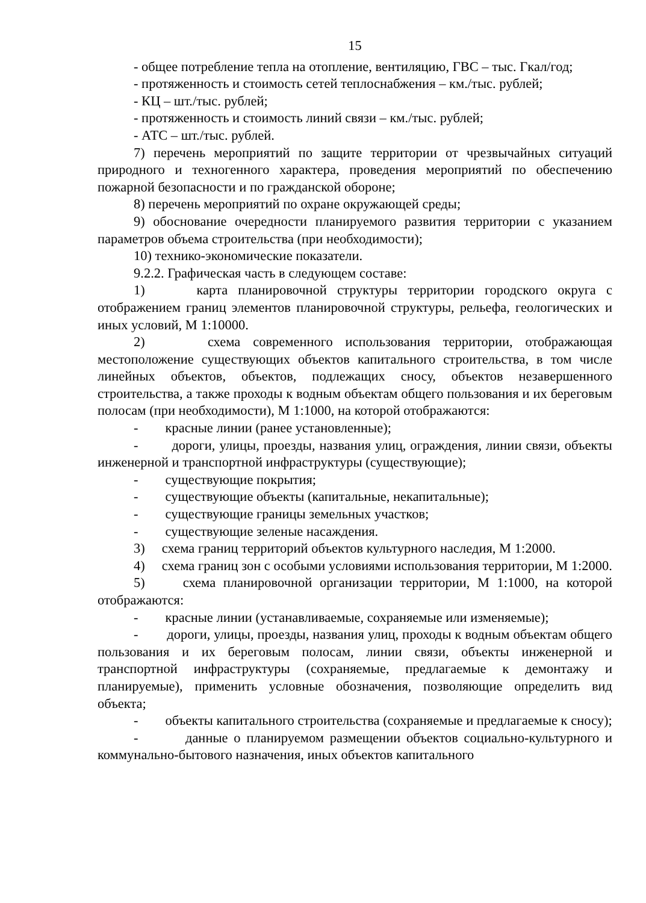15
- общее потребление тепла на отопление, вентиляцию, ГВС – тыс. Гкал/год;
- протяженность и стоимость сетей теплоснабжения – км./тыс. рублей;
- КЦ – шт./тыс. рублей;
- протяженность и стоимость линий связи – км./тыс. рублей;
- АТС – шт./тыс. рублей.
7) перечень мероприятий по защите территории от чрезвычайных ситуаций природного и техногенного характера, проведения мероприятий по обеспечению пожарной безопасности и по гражданской обороне;
8) перечень мероприятий по охране окружающей среды;
9) обоснование очередности планируемого развития территории с указанием параметров объема строительства (при необходимости);
10) технико-экономические показатели.
9.2.2. Графическая часть в следующем составе:
1) карта планировочной структуры территории городского округа с отображением границ элементов планировочной структуры, рельефа, геологических и иных условий, М 1:10000.
2) схема современного использования территории, отображающая местоположение существующих объектов капитального строительства, в том числе линейных объектов, объектов, подлежащих сносу, объектов незавершенного строительства, а также проходы к водным объектам общего пользования и их береговым полосам (при необходимости), М 1:1000, на которой отображаются:
- красные линии (ранее установленные);
- дороги, улицы, проезды, названия улиц, ограждения, линии связи, объекты инженерной и транспортной инфраструктуры (существующие);
- существующие покрытия;
- существующие объекты (капитальные, некапитальные);
- существующие границы земельных участков;
- существующие зеленые насаждения.
3) схема границ территорий объектов культурного наследия, М 1:2000.
4) схема границ зон с особыми условиями использования территории, М 1:2000.
5) схема планировочной организации территории, М 1:1000, на которой отображаются:
- красные линии (устанавливаемые, сохраняемые или изменяемые);
- дороги, улицы, проезды, названия улиц, проходы к водным объектам общего пользования и их береговым полосам, линии связи, объекты инженерной и транспортной инфраструктуры (сохраняемые, предлагаемые к демонтажу и планируемые), применить условные обозначения, позволяющие определить вид объекта;
- объекты капитального строительства (сохраняемые и предлагаемые к сносу);
- данные о планируемом размещении объектов социально-культурного и коммунально-бытового назначения, иных объектов капитального